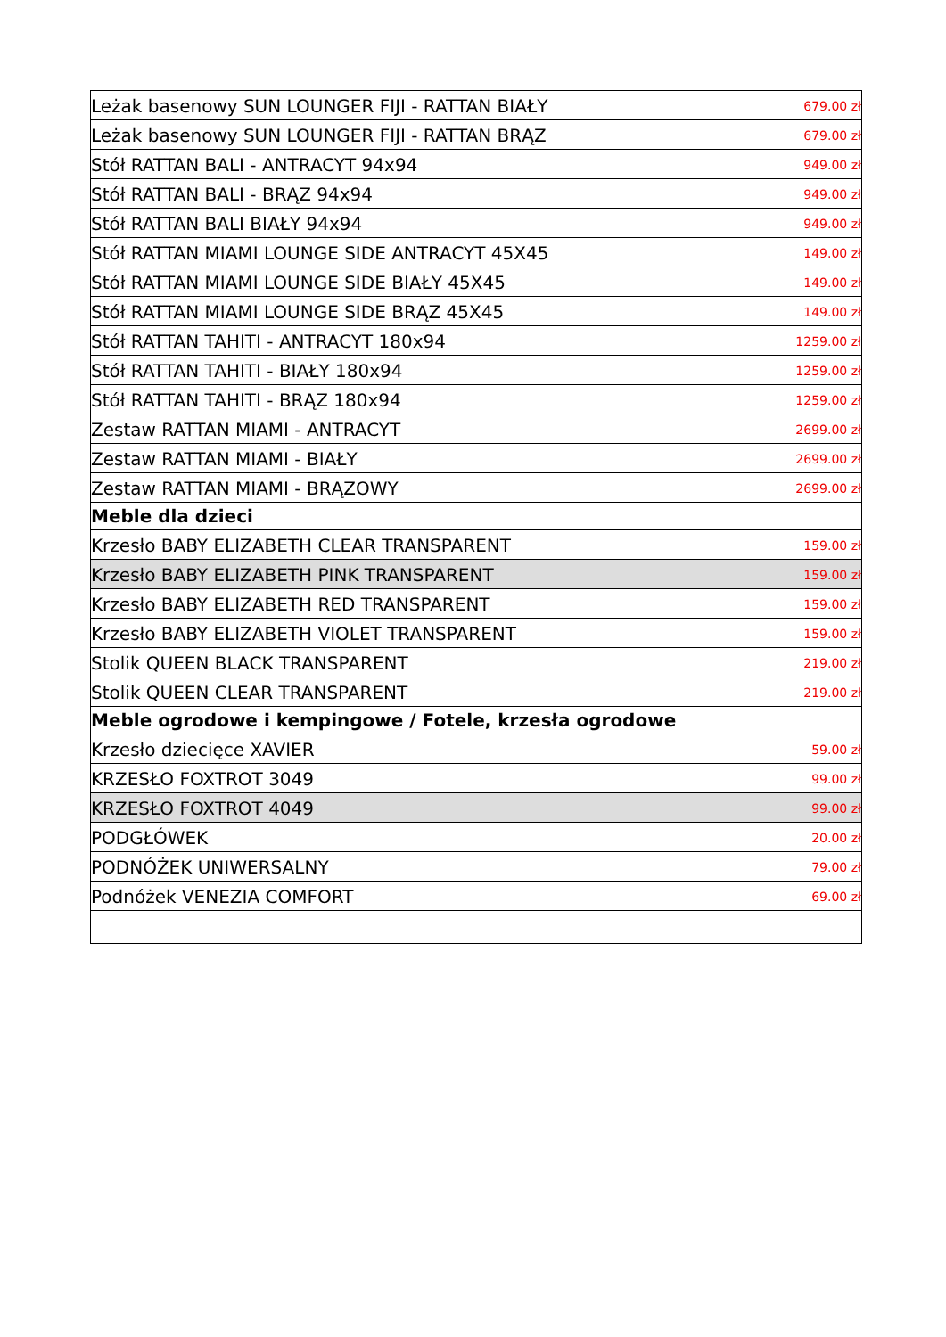| Leżak basenowy SUN LOUNGER FIJI - RATTAN BIAŁY | 679.00 zł |
| Leżak basenowy SUN LOUNGER FIJI - RATTAN BRĄZ | 679.00 zł |
| Stół RATTAN BALI - ANTRACYT 94x94 | 949.00 zł |
| Stół RATTAN BALI - BRĄZ 94x94 | 949.00 zł |
| Stół RATTAN BALI BIAŁY 94x94 | 949.00 zł |
| Stół RATTAN MIAMI LOUNGE SIDE ANTRACYT 45X45 | 149.00 zł |
| Stół RATTAN MIAMI LOUNGE SIDE BIAŁY 45X45 | 149.00 zł |
| Stół RATTAN MIAMI LOUNGE SIDE BRĄZ 45X45 | 149.00 zł |
| Stół RATTAN TAHITI - ANTRACYT 180x94 | 1259.00 zł |
| Stół RATTAN TAHITI - BIAŁY 180x94 | 1259.00 zł |
| Stół RATTAN TAHITI - BRĄZ 180x94 | 1259.00 zł |
| Zestaw RATTAN MIAMI - ANTRACYT | 2699.00 zł |
| Zestaw RATTAN MIAMI - BIAŁY | 2699.00 zł |
| Zestaw RATTAN MIAMI - BRĄZOWY | 2699.00 zł |
| Meble dla dzieci | |
| Krzesło BABY ELIZABETH CLEAR TRANSPARENT | 159.00 zł |
| Krzesło BABY ELIZABETH PINK TRANSPARENT | 159.00 zł |
| Krzesło BABY ELIZABETH RED TRANSPARENT | 159.00 zł |
| Krzesło BABY ELIZABETH VIOLET TRANSPARENT | 159.00 zł |
| Stolik QUEEN BLACK TRANSPARENT | 219.00 zł |
| Stolik QUEEN CLEAR TRANSPARENT | 219.00 zł |
| Meble ogrodowe i kempingowe / Fotele, krzesła ogrodowe | |
| Krzesło dziecięce XAVIER | 59.00 zł |
| KRZESŁO FOXTROT 3049 | 99.00 zł |
| KRZESŁO FOXTROT 4049 | 99.00 zł |
| PODGŁÓWEK | 20.00 zł |
| PODNÓŻEK UNIWERSALNY | 79.00 zł |
| Podnóżek VENEZIA COMFORT | 69.00 zł |